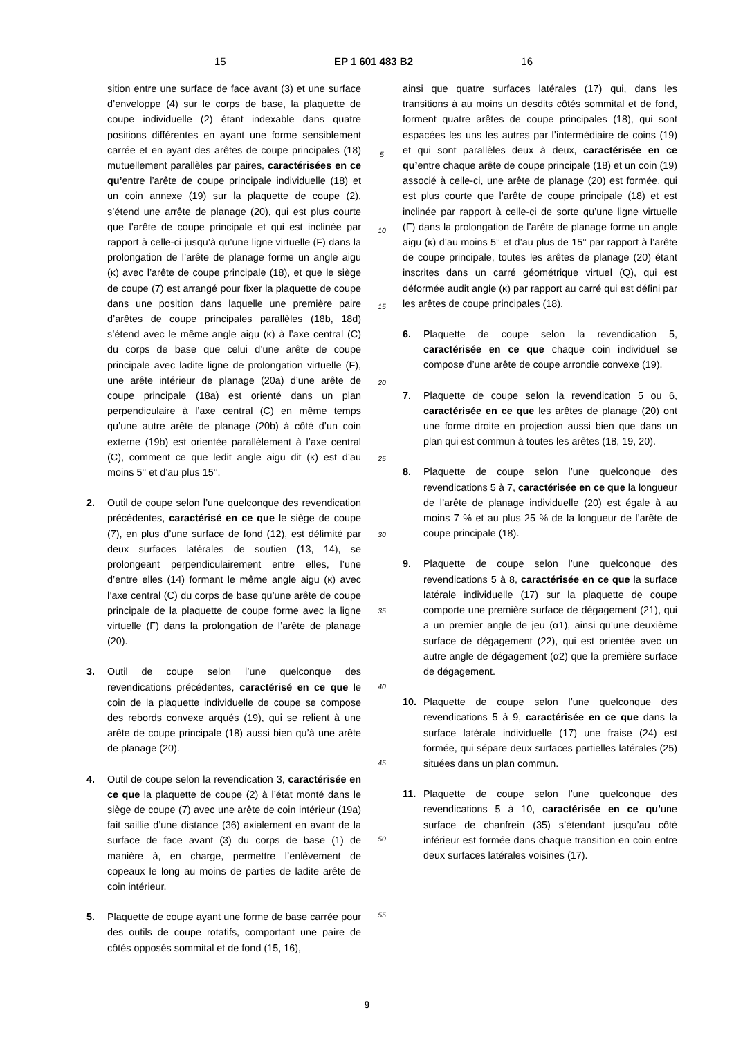15 EP 1 601 483 B2 16
sition entre une surface de face avant (3) et une surface d’enveloppe (4) sur le corps de base, la plaquette de coupe individuelle (2) étant indexable dans quatre positions différentes en ayant une forme sensiblement carrée et en ayant des arêtes de coupe principales (18) mutuellement parallèles par paires, caractérisées en ce qu’entre l’arête de coupe principale individuelle (18) et un coin annexe (19) sur la plaquette de coupe (2), s’étend une arrête de planage (20), qui est plus courte que l’arête de coupe principale et qui est inclinée par rapport à celle-ci jusqu’à qu’une ligne virtuelle (F) dans la prolongation de l’arête de planage forme un angle aigu (κ) avec l’arête de coupe principale (18), et que le siège de coupe (7) est arrangé pour fixer la plaquette de coupe dans une position dans laquelle une première paire d’arêtes de coupe principales parallèles (18b, 18d) s’étend avec le même angle aigu (κ) à l’axe central (C) du corps de base que celui d’une arête de coupe principale avec ladite ligne de prolongation virtuelle (F), une arête intérieur de planage (20a) d’une arête de coupe principale (18a) est orienté dans un plan perpendiculaire à l’axe central (C) en même temps qu’une autre arête de planage (20b) à côté d’un coin externe (19b) est orientée parallèlement à l’axe central (C), comment ce que ledit angle aigu dit (κ) est d’au moins 5° et d’au plus 15°.
2. Outil de coupe selon l’une quelconque des revendication précédentes, caractérisé en ce que le siège de coupe (7), en plus d’une surface de fond (12), est délimité par deux surfaces latérales de soutien (13, 14), se prolongeant perpendiculairement entre elles, l’une d’entre elles (14) formant le même angle aigu (κ) avec l’axe central (C) du corps de base qu’une arête de coupe principale de la plaquette de coupe forme avec la ligne virtuelle (F) dans la prolongation de l’arête de planage (20).
3. Outil de coupe selon l’une quelconque des revendications précédentes, caractérisé en ce que le coin de la plaquette individuelle de coupe se compose des rebords convexe arqués (19), qui se relient à une arête de coupe principale (18) aussi bien qu’à une arête de planage (20).
4. Outil de coupe selon la revendication 3, caractérisée en ce que la plaquette de coupe (2) à l’état monté dans le siège de coupe (7) avec une arête de coin intérieur (19a) fait saillie d’une distance (36) axialement en avant de la surface de face avant (3) du corps de base (1) de manière à, en charge, permettre l’enlèvement de copeaux le long au moins de parties de ladite arête de coin intérieur.
5. Plaquette de coupe ayant une forme de base carrée pour des outils de coupe rotatifs, comportant une paire de côtés opposés sommital et de fond (15, 16),
5
10
15
20
25
30
35
40
45
50
55
ainsi que quatre surfaces latérales (17) qui, dans les transitions à au moins un desdits côtés sommital et de fond, forment quatre arêtes de coupe principales (18), qui sont espacées les uns les autres par l’intermédiaire de coins (19) et qui sont parallèles deux à deux, caractérisée en ce qu’entre chaque arête de coupe principale (18) et un coin (19) associé à celle-ci, une arête de planage (20) est formée, qui est plus courte que l’arête de coupe principale (18) et est inclinée par rapport à celle-ci de sorte qu’une ligne virtuelle (F) dans la prolongation de l’arête de planage forme un angle aigu (κ) d’au moins 5° et d’au plus de 15° par rapport à l’arête de coupe principale, toutes les arêtes de planage (20) étant inscrites dans un carré géométrique virtuel (Q), qui est déformée audit angle (κ) par rapport au carré qui est défini par les arêtes de coupe principales (18).
6. Plaquette de coupe selon la revendication 5, caractérisée en ce que chaque coin individuel se compose d’une arête de coupe arrondie convexe (19).
7. Plaquette de coupe selon la revendication 5 ou 6, caractérisée en ce que les arêtes de planage (20) ont une forme droite en projection aussi bien que dans un plan qui est commun à toutes les arêtes (18, 19, 20).
8. Plaquette de coupe selon l’une quelconque des revendications 5 à 7, caractérisée en ce que la longueur de l’arête de planage individuelle (20) est égale à au moins 7 % et au plus 25 % de la longueur de l’arête de coupe principale (18).
9. Plaquette de coupe selon l’une quelconque des revendications 5 à 8, caractérisée en ce que la surface latérale individuelle (17) sur la plaquette de coupe comporte une première surface de dégagement (21), qui a un premier angle de jeu (α1), ainsi qu’une deuxième surface de dégagement (22), qui est orientée avec un autre angle de dégagement (α2) que la première surface de dégagement.
10. Plaquette de coupe selon l’une quelconque des revendications 5 à 9, caractérisée en ce que dans la surface latérale individuelle (17) une fraise (24) est formée, qui sépare deux surfaces partielles latérales (25) situées dans un plan commun.
11. Plaquette de coupe selon l’une quelconque des revendications 5 à 10, caractérisée en ce qu’une surface de chanfrein (35) s’étendant jusqu’au côté inférieur est formée dans chaque transition en coin entre deux surfaces latérales voisines (17).
9